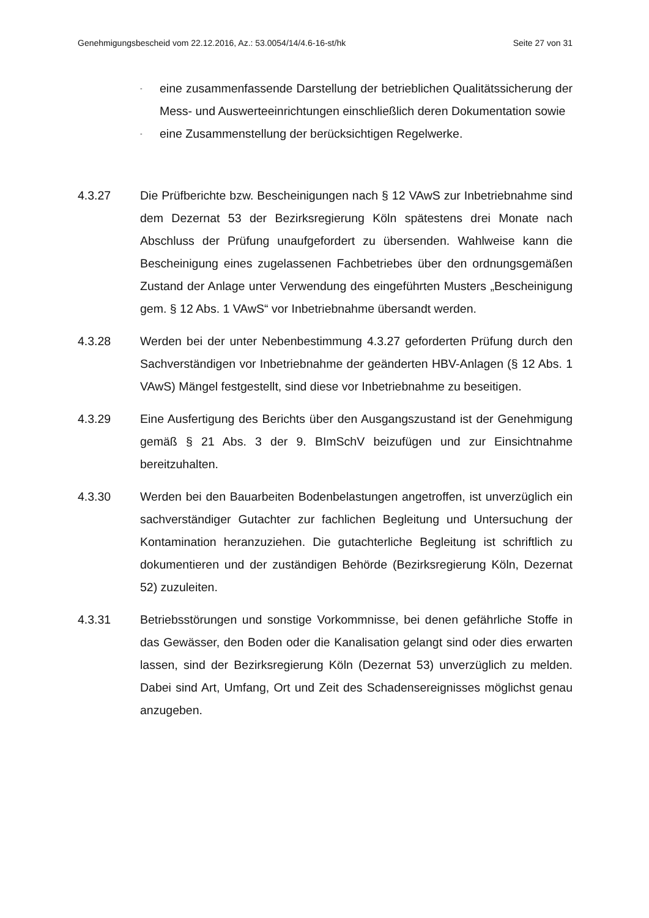Genehmigungsbescheid vom 22.12.2016, Az.: 53.0054/14/4.6-16-st/hk Seite 27 von 31
- eine zusammenfassende Darstellung der betrieblichen Qualitätssicherung der Mess- und Auswerteeinrichtungen einschließlich deren Dokumentation sowie
- eine Zusammenstellung der berücksichtigen Regelwerke.
4.3.27 Die Prüfberichte bzw. Bescheinigungen nach § 12 VAwS zur Inbetriebnahme sind dem Dezernat 53 der Bezirksregierung Köln spätestens drei Monate nach Abschluss der Prüfung unaufgefordert zu übersenden. Wahlweise kann die Bescheinigung eines zugelassenen Fachbetriebes über den ordnungsgemäßen Zustand der Anlage unter Verwendung des eingeführten Musters „Bescheinigung gem. § 12 Abs. 1 VAwS“ vor Inbetriebnahme übersandt werden.
4.3.28 Werden bei der unter Nebenbestimmung 4.3.27 geforderten Prüfung durch den Sachverständigen vor Inbetriebnahme der geänderten HBV-Anlagen (§ 12 Abs. 1 VAwS) Mängel festgestellt, sind diese vor Inbetriebnahme zu beseitigen.
4.3.29 Eine Ausfertigung des Berichts über den Ausgangszustand ist der Genehmigung gemäß § 21 Abs. 3 der 9. BImSchV beizufügen und zur Einsichtnahme bereitzuhalten.
4.3.30 Werden bei den Bauarbeiten Bodenbelastungen angetroffen, ist unverzüglich ein sachverständiger Gutachter zur fachlichen Begleitung und Untersuchung der Kontamination heranzuziehen. Die gutachterliche Begleitung ist schriftlich zu dokumentieren und der zuständigen Behörde (Bezirksregierung Köln, Dezernat 52) zuzuleiten.
4.3.31 Betriebsstörungen und sonstige Vorkommnisse, bei denen gefährliche Stoffe in das Gewässer, den Boden oder die Kanalisation gelangt sind oder dies erwarten lassen, sind der Bezirksregierung Köln (Dezernat 53) unverzüglich zu melden. Dabei sind Art, Umfang, Ort und Zeit des Schadensereignisses möglichst genau anzugeben.